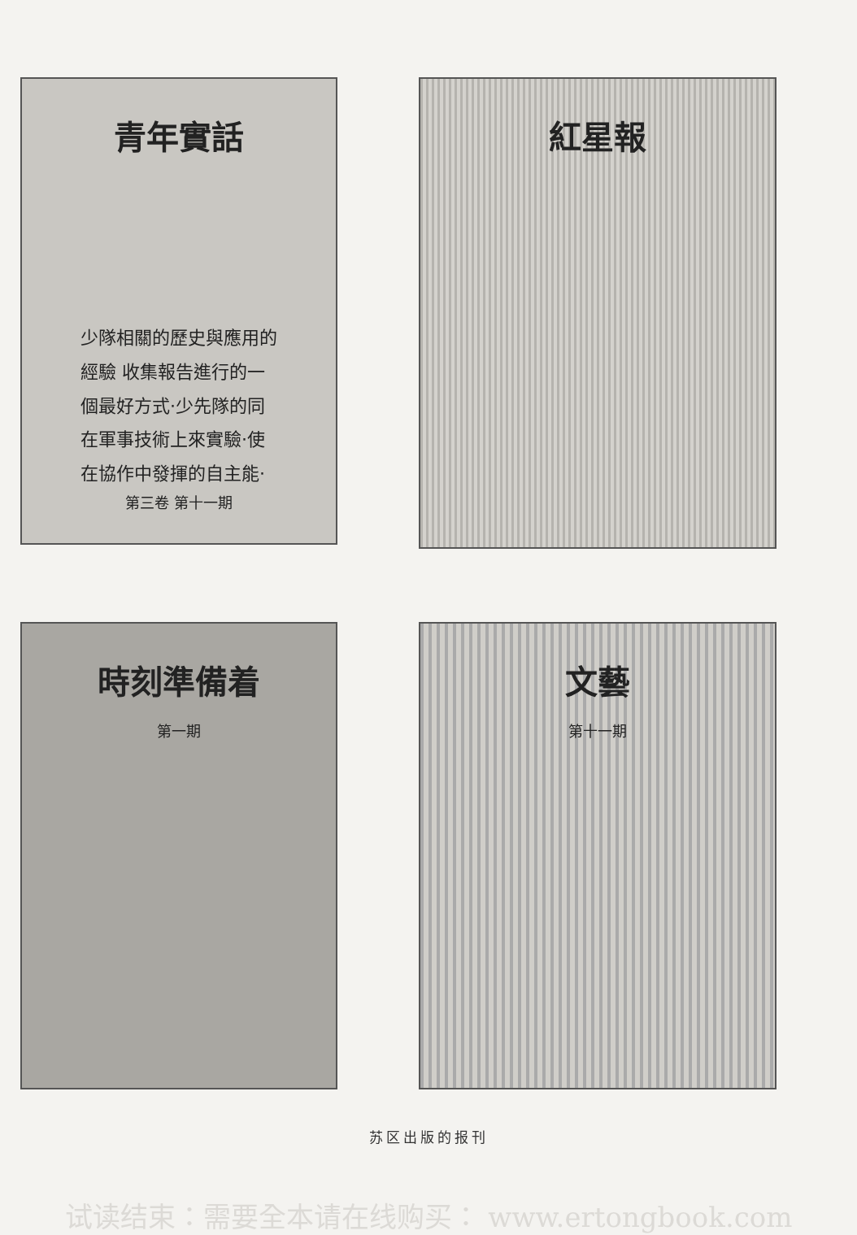青年實話
少隊相關的歷史與應用的
經驗 收集報告進行的一
個最好方式·少先隊的同
在軍事技術上來實驗·使
在協作中發揮的自主能·
第三卷 第十一期
紅星報
時刻準備着
第一期
文藝
第十一期
苏区出版的报刊
试读结束：需要全本请在线购买： www.ertongbook.com